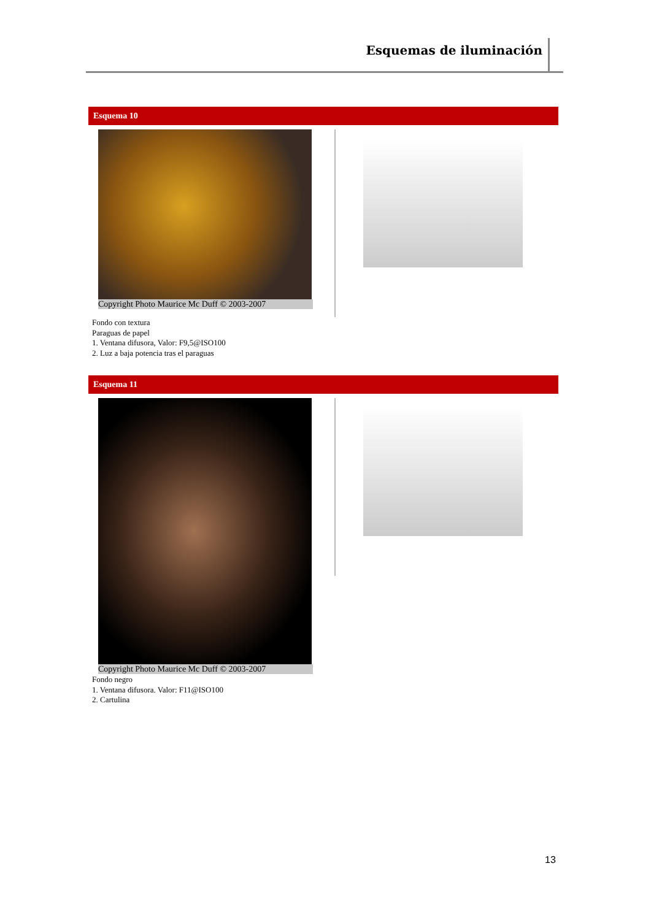Esquemas de iluminación
Esquema 10
Copyright Photo Maurice Mc Duff © 2003-2007
Fondo con textura
Paraguas de papel
1. Ventana difusora, Valor: F9,5@ISO100
2. Luz a baja potencia tras el paraguas
Esquema 11
Copyright Photo Maurice Mc Duff © 2003-2007
Fondo negro
1. Ventana difusora. Valor: F11@ISO100
2. Cartulina
13